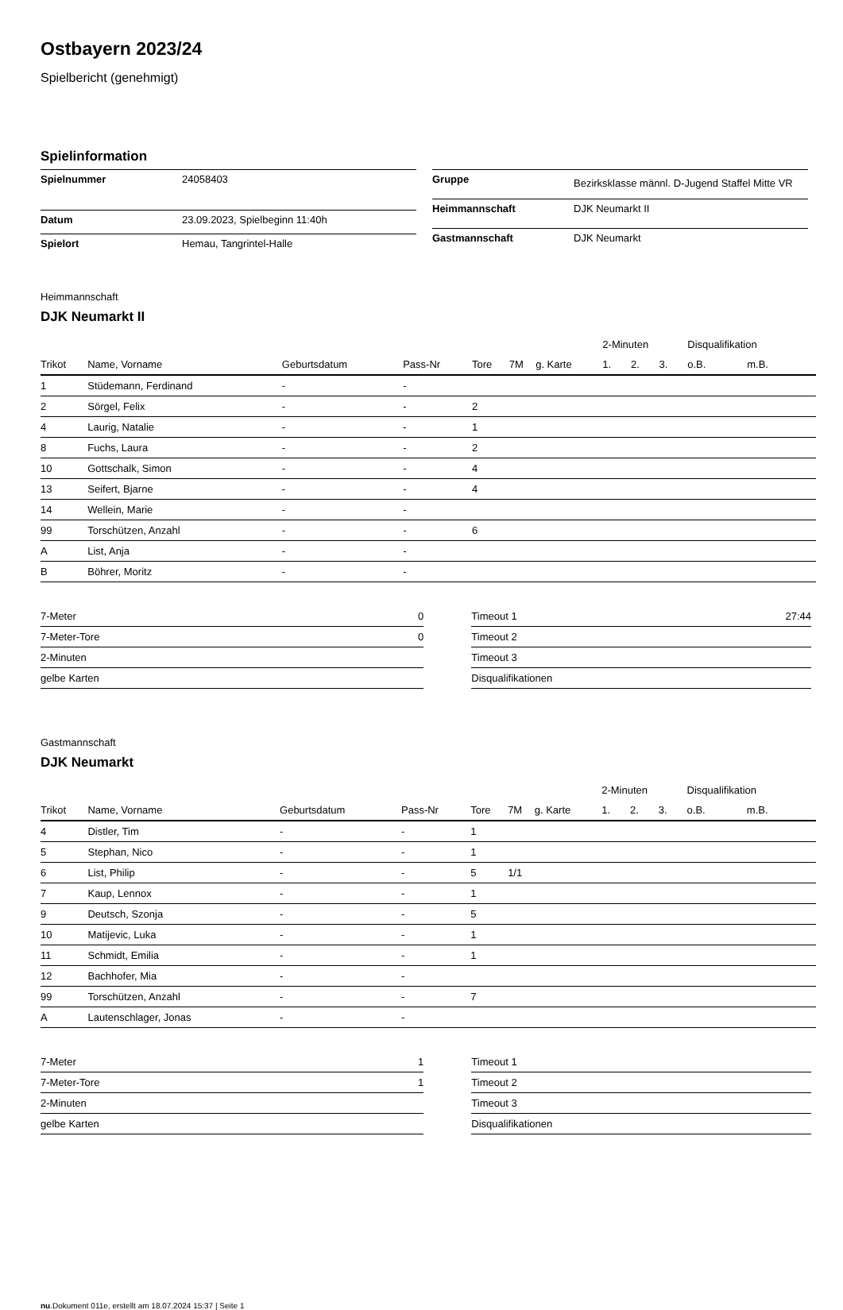Ostbayern 2023/24
Spielbericht (genehmigt)
Spielinformation
| Spielnummer | 24058403 |
| Datum | 23.09.2023, Spielbeginn 11:40h |
| Spielort | Hemau, Tangrintel-Halle |
| Gruppe | Bezirksklasse männl. D-Jugend Staffel Mitte VR |
| Heimmannschaft | DJK Neumarkt II |
| Gastmannschaft | DJK Neumarkt |
Heimmannschaft
DJK Neumarkt II
| | | | | | | | 2-Minuten | | | Disqualifikation | |
| --- | --- | --- | --- | --- | --- | --- | --- | --- | --- | --- | --- |
| Trikot | Name, Vorname | Geburtsdatum | Pass-Nr | Tore | 7M | g. Karte | 1. | 2. | 3. | o.B. | m.B. |
| 1 | Stüdemann, Ferdinand | - | - | | | | | | | | |
| 2 | Sörgel, Felix | - | - | 2 | | | | | | | |
| 4 | Laurig, Natalie | - | - | 1 | | | | | | | |
| 8 | Fuchs, Laura | - | - | 2 | | | | | | | |
| 10 | Gottschalk, Simon | - | - | 4 | | | | | | | |
| 13 | Seifert, Bjarne | - | - | 4 | | | | | | | |
| 14 | Wellein, Marie | - | - | | | | | | | | |
| 99 | Torschützen, Anzahl | - | - | 6 | | | | | | | |
| A | List, Anja | - | - | | | | | | | | |
| B | Böhrer, Moritz | - | - | | | | | | | | |
| 7-Meter | 0 |
| 7-Meter-Tore | 0 |
| 2-Minuten | |
| gelbe Karten | |
| Timeout 1 | 27:44 |
| Timeout 2 | |
| Timeout 3 | |
| Disqualifikationen | |
Gastmannschaft
DJK Neumarkt
| | | | | | | | 2-Minuten | | | Disqualifikation | |
| --- | --- | --- | --- | --- | --- | --- | --- | --- | --- | --- | --- |
| Trikot | Name, Vorname | Geburtsdatum | Pass-Nr | Tore | 7M | g. Karte | 1. | 2. | 3. | o.B. | m.B. |
| 4 | Distler, Tim | - | - | 1 | | | | | | | |
| 5 | Stephan, Nico | - | - | 1 | | | | | | | |
| 6 | List, Philip | - | - | 5 | 1/1 | | | | | | |
| 7 | Kaup, Lennox | - | - | 1 | | | | | | | |
| 9 | Deutsch, Szonja | - | - | 5 | | | | | | | |
| 10 | Matijevic, Luka | - | - | 1 | | | | | | | |
| 11 | Schmidt, Emilia | - | - | 1 | | | | | | | |
| 12 | Bachhofer, Mia | - | - | | | | | | | | |
| 99 | Torschützen, Anzahl | - | - | 7 | | | | | | | |
| A | Lautenschlager, Jonas | - | - | | | | | | | | |
| 7-Meter | 1 |
| 7-Meter-Tore | 1 |
| 2-Minuten | |
| gelbe Karten | |
| Timeout 1 | |
| Timeout 2 | |
| Timeout 3 | |
| Disqualifikationen | |
nu.Dokument 011e, erstellt am 18.07.2024 15:37 | Seite 1